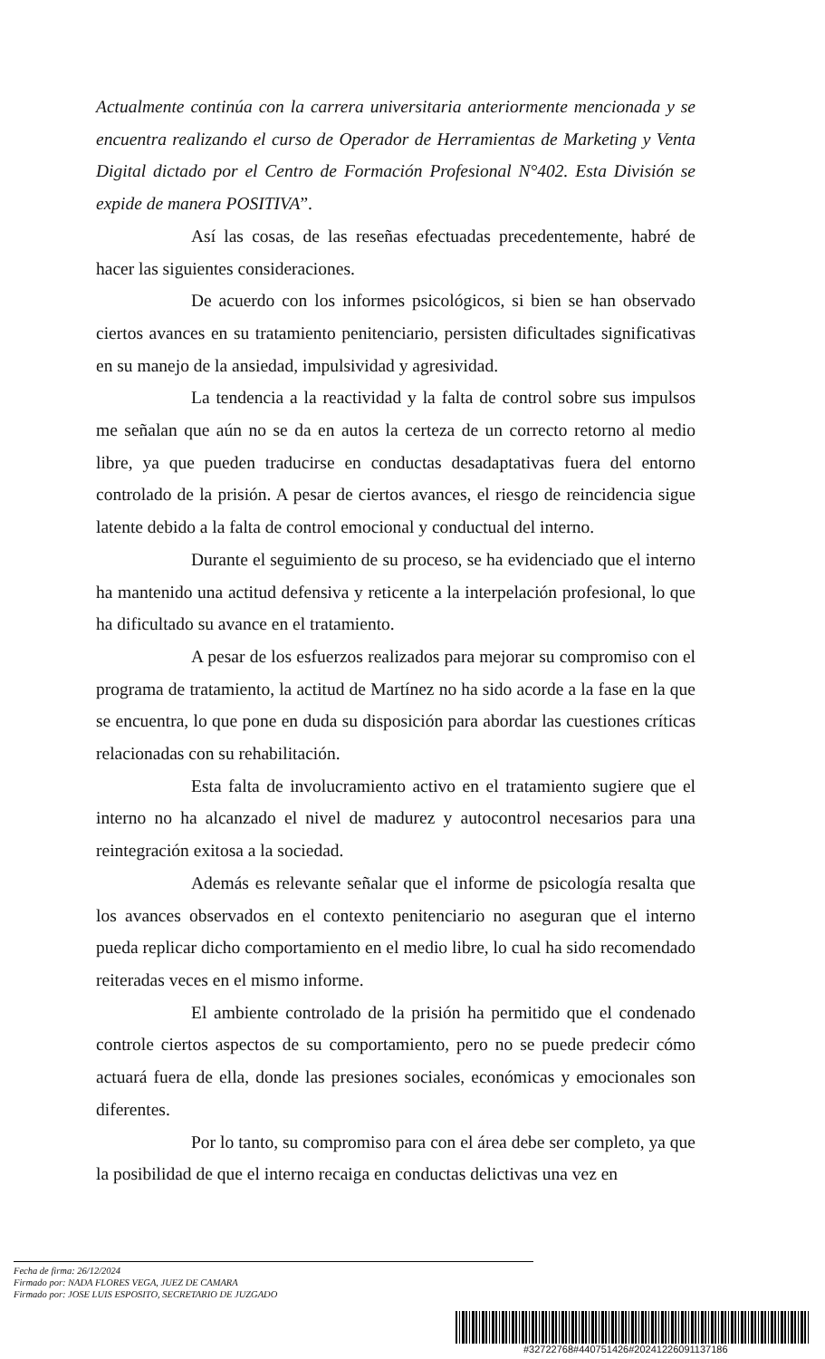Actualmente continúa con la carrera universitaria anteriormente mencionada y se encuentra realizando el curso de Operador de Herramientas de Marketing y Venta Digital dictado por el Centro de Formación Profesional N°402. Esta División se expide de manera POSITIVA”.
Así las cosas, de las reseñas efectuadas precedentemente, habré de hacer las siguientes consideraciones.
De acuerdo con los informes psicológicos, si bien se han observado ciertos avances en su tratamiento penitenciario, persisten dificultades significativas en su manejo de la ansiedad, impulsividad y agresividad.
La tendencia a la reactividad y la falta de control sobre sus impulsos me señalan que aún no se da en autos la certeza de un correcto retorno al medio libre, ya que pueden traducirse en conductas desadaptativas fuera del entorno controlado de la prisión. A pesar de ciertos avances, el riesgo de reincidencia sigue latente debido a la falta de control emocional y conductual del interno.
Durante el seguimiento de su proceso, se ha evidenciado que el interno ha mantenido una actitud defensiva y reticente a la interpelación profesional, lo que ha dificultado su avance en el tratamiento.
A pesar de los esfuerzos realizados para mejorar su compromiso con el programa de tratamiento, la actitud de Martínez no ha sido acorde a la fase en la que se encuentra, lo que pone en duda su disposición para abordar las cuestiones críticas relacionadas con su rehabilitación.
Esta falta de involucramiento activo en el tratamiento sugiere que el interno no ha alcanzado el nivel de madurez y autocontrol necesarios para una reintegración exitosa a la sociedad.
Además es relevante señalar que el informe de psicología resalta que los avances observados en el contexto penitenciario no aseguran que el interno pueda replicar dicho comportamiento en el medio libre, lo cual ha sido recomendado reiteradas veces en el mismo informe.
El ambiente controlado de la prisión ha permitido que el condenado controle ciertos aspectos de su comportamiento, pero no se puede predecir cómo actuará fuera de ella, donde las presiones sociales, económicas y emocionales son diferentes.
Por lo tanto, su compromiso para con el área debe ser completo, ya que la posibilidad de que el interno recaiga en conductas delictivas una vez en
Fecha de firma: 26/12/2024
Firmado por: NADA FLORES VEGA, JUEZ DE CAMARA
Firmado por: JOSE LUIS ESPOSITO, SECRETARIO DE JUZGADO
#32722768#440751426#20241226091137186